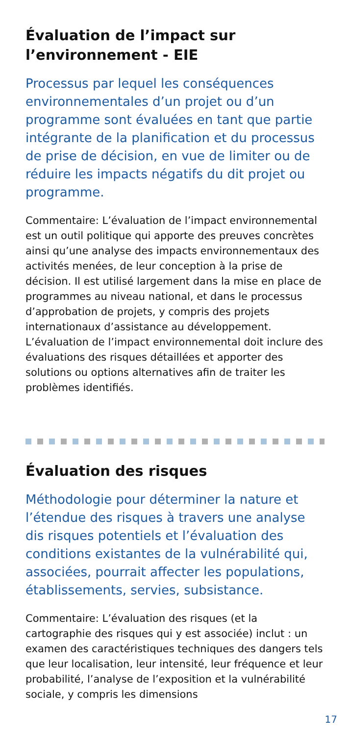Évaluation de l’impact sur l’environnement - EIE
Processus par lequel les conséquences environnementales d’un projet ou d’un programme sont évaluées en tant que partie intégrante de la planification et du processus de prise de décision, en vue de limiter ou de réduire les impacts négatifs du dit projet ou programme.
Commentaire: L’évaluation de l’impact environnemental est un outil politique qui apporte des preuves concrètes ainsi qu’une analyse des impacts environnementaux des activités menées, de leur conception à la prise de décision. Il est utilisé largement dans la mise en place de programmes au niveau national, et dans le processus d’approbation de projets, y compris des projets internationaux d’assistance au développement. L’évaluation de l’impact environnemental doit inclure des évaluations des risques détaillées et apporter des solutions ou options alternatives afin de traiter les problèmes identifiés.
Évaluation des risques
Méthodologie pour déterminer la nature et l’étendue des risques à travers une analyse dis risques potentiels et l’évaluation des conditions existantes de la vulnérabilité qui, associées, pourrait affecter les populations, établissements, servies, subsistance.
Commentaire: L’évaluation des risques (et la cartographie des risques qui y est associée) inclut : un examen des caractéristiques techniques des dangers tels que leur localisation, leur intensité, leur fréquence et leur probabilité, l’analyse de l’exposition et la vulnérabilité sociale, y compris les dimensions
17